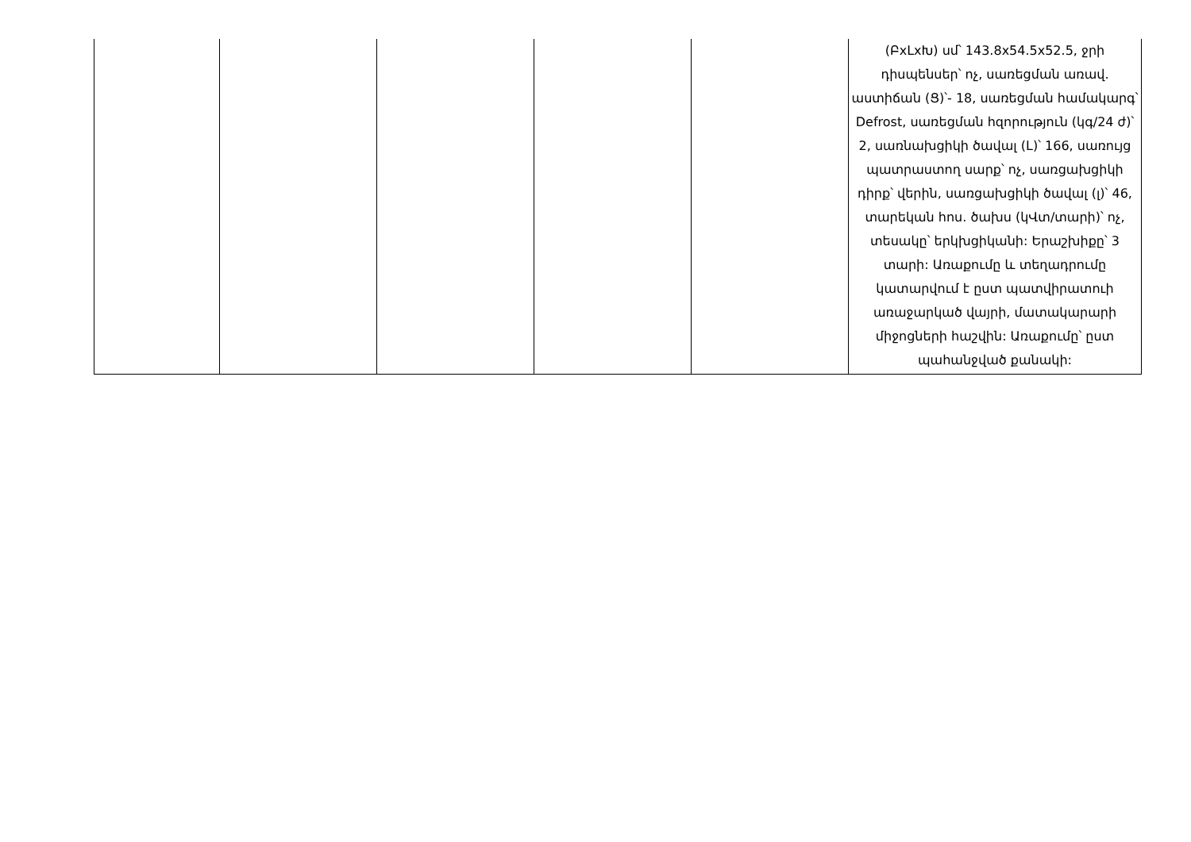| | | | | | (ԲxLxԽ) սմ՝ 143.8x54.5x52.5, ջրի դիսպենսեր՝ ոչ, սառեցման առավ. աստիճան (Ց)՝- 18, սառեցման համակարգ՝ Defrost, սառեցման հզորություն (կգ/24 ժ)՝ 2, սառնախցիկի ծավալ (L)՝ 166, սառույց պատրաստող սարք՝ ոչ, սառցախցիկի դիրք՝ վերին, սառցախցիկի ծավալ (լ)՝ 46, տարեկան հոս. ծախս (կՎտ/տարի)՝ ոչ, տեսակը՝ երկխցիկանի: Երաշխիքը՝ 3 տարի: Առաքումը և տեղադրումը կատարվում է ըստ պատվիրատուի առաջարկած վայրի, մատակարարի միջոցների հաշվին: Առաքումը՝ ըստ պահանջված քանակի: |